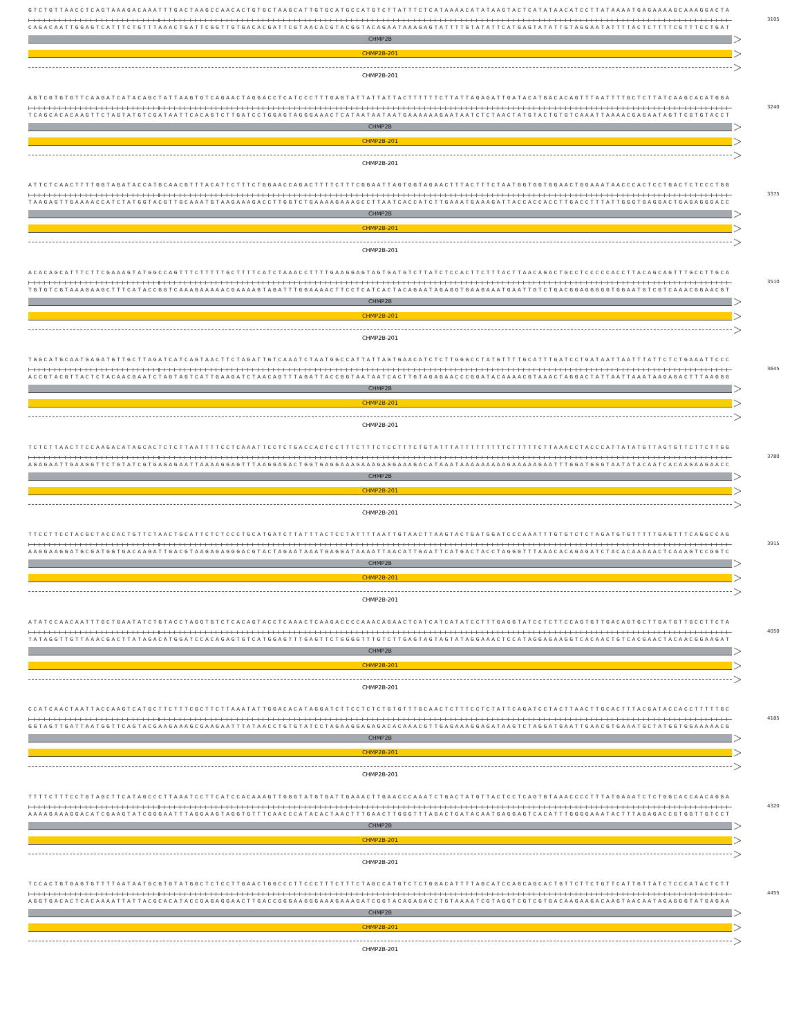GTCTGTTAACCTCAGTAAAGACAAATTTGACTAAGCCAACACTGTGCTAAGCATTGTGCATGCCATGTCTTATTTCTCATAAAACATATAAGTACTCATATAACATCCTTATAAAATGAGAAAAGCAAAGGACTA
3105
CAGACAATTGGAGTCATTTCTGTTTAAACTGATTCGGTTGTGACACGATTCGTAACACGTACGGTACAGAATAAAGAGTATTTTGTATATTCATGAGTATATTGTAGGAATATTTTACTCTTTTCGTTTCCTGAT
CHMP2B
CHMP2B-201
CHMP2B-201
AGTCGTGTGTTCAAGATCATACAGCTATTAAGTGTCAGAACTAGGACCTCATCCCTTTGAGTATTATTATTACTTTTTTCTTATTAGAGATTGATACATGACACAGTTTAATTTTGCTCTTATCAAGCACATGGA
3240
TCAGCACACAAGTTCTAGTATGTCGATAATTCACAGTCTTGATCCTGGAGTAGGGAAACTCATAATAATAATGAAAAAAGAATAATCTCTAACTATGTACTGTGTCAAATTAAAACGAGAATAGTTCGTGTACCT
CHMP2B
CHMP2B-201
CHMP2B-201
ATTCTCAACTTTTGGTAGATACCATGCAACGTTTACATTCTTTCTGGAACCAGACTTTTCTTTCGGAATTAGTGGTAGAACTTTACTTTCTAATGGTGGTGGAACTGGAAATAACCCACTCCTGACTCTCCCTGG
3375
TAAGAGTTGAAAACCATCTATGGTACGTTGCAAATGTAAGAAAGACCTTGGTCTGAAAAGAAAGCCTTAATCACCATCTTGAAATGAAAGATTACCACCACCTTGACCTTTATTGGGTGAGGACTGAGAGGGACC
CHMP2B
CHMP2B-201
CHMP2B-201
ACACAGCATTTCTTCGAAAGTATGGCCAGTTTCTTTTTGCTTTTCATCTAAACCTTTTGAAGGAGTAGTGATGTCTTATCTCCACTTCTTTACTTAACAGACTGCCTCCCCCACCTTACAGCAGTTTGCCTTGCA
3510
TGTGTCGTAAAGAAGCTTTCATACCGGTCAAAGAAAAACGAAAAGTAGATTTGGAAAACTTCCTCATCACTACAGAATAGAGGTGAAGAAATGAATTGTCTGACGGAGGGGGTGGAATGTCGTCAAACGGAACGT
CHMP2B
CHMP2B-201
CHMP2B-201
TGGCATGCAATGAGATGTTGCTTAGATCATCAGTAACTTCTAGATTGTCAAATCTAATGGCCATTATTAGTGAACATCTCTTGGGCCTATGTTTTGCATTTGATCCTGATAATTAATTTATTCTCTGAAATTCCC
3645
ACCGTACGTTACTCTACAACGAATCTAGTAGTCATTGAAGATCTAACAGTTTAGATTACCGGTAATAATCACTTGTAGAGAACCCGGATACAAAACGTAAACTAGGACTATTAATTAAATAAGAGACTTTAAGGG
CHMP2B
CHMP2B-201
CHMP2B-201
TCTCTTAACTTCCAAGACATAGCACTCTCTTAATTTTCCTCAAATTCCTCTGACCACTCCTTTCTTTCTCCTTTCTGTATTTATTTTTTTTTCTTTTTCTTAAACCTACCCATTATATGTTAGTGTTCTTCTTGG
3780
AGAGAATTGAAGGTTCTGTATCGTGAGAGAATTAAAAGGAGTTTAAGGAGACTGGTGAGGAAAGAAAGAGGAAAGACATAAATAAAAAAAAAGAAAAAGAATTTGGATGGGTAATATACAATCACAAGAAGAACC
CHMP2B
CHMP2B-201
CHMP2B-201
TTCCTTCCTACGCTACCACTGTTCTAACTGCATTCTCTCCCTGCATGATCTTATTTACTCCTATTTTAATTGTAACTTAAGTACTGATGGATCCCAAATTTGTGTCTCTAGATGTGTTTTTGAGTTTCAGGCCAG
3915
AAGGAAGGATGCGATGGTGACAAGATTGACGTAAGAGAGGGACGTACTAGAATAAATGAGGATAAAATTAACATTGAATTCATGACTACCTAGGGTTTAAACACAGAGATCTACACAAAAACTCAAAGTCCGGTC
CHMP2B
CHMP2B-201
CHMP2B-201
ATATCCAACAATTTGCTGAATATCTGTACCTAGGTGTCTCACAGTACCTCAAACTCAAGACCCCAAACAGAACTCATCATCATATCCTTTGAGGTATCCTCTTCCAGTGTTGACAGTGCTTGATGTTGCCTTCTA
4050
TATAGGTTGTTAAACGACTTATAGACATGGATCCACAGAGTGTCATGGAGTTTGAGTTCTGGGGTTTGTCTTGAGTAGTAGTATAGGAAACTCCATAGGAGAAGGTCACAACTGTCACGAACTACAACGGAAGAT
CHMP2B
CHMP2B-201
CHMP2B-201
CCATCAACTAATTACCAAGTCATGCTTCTTTCGCTTCTTAAATATTGGACACATAGGATCTTCCTCTCTGTGTTTGCAACTCTTTCCTCTATTCAGATCCTACTTAACTTGCACTTTACGATACCACCTTTTTGC
4185
GGTAGTTGATTAATGGTTCAGTACGAAGAAAGCGAAGAATTTATAACCTGTGTATCCTAGAAGGAGAGACACAAACGTTGAGAAAGGAGATAAGTCTAGGATGAATTGAACGTGAAATGCTATGGTGGAAAAACG
CHMP2B
CHMP2B-201
CHMP2B-201
TTTTCTTTCCTGTAGCTTCATAGCCCTTAAATCCTTCATCCACAAAGTTGGGTATGTGATTGAAACTTGAACCCAAATCTGACTATGTTACTCCTCAGTGTAAACCCCTTTATGAAATCTCTGGCACCAACAGGA
4320
AAAAGAAAGGACATCGAAGTATCGGGAATTTAGGAAGTAGGTGTTTCAACCCATACACTAACTTTGAACTTGGGTTTAGACTGATACAATGAGGAGTCACATTTGGGGAAATACTTTAGAGACCGTGGTTGTCCT
CHMP2B
CHMP2B-201
CHMP2B-201
TCCACTGTGAGTGTTTTAATAATGCGTGTATGGCTCTCCTTGAACTGGCCCTTCCCTTTCTTTCTAGCCATGTCTCTGGACATTTTAGCATCCAGCAGCACTGTTCTTCTGTTCATTGTTATCTCCCATACTCTT
4455
AGGTGACACTCACAAAATTATTACGCACATACCGAGAGGAACTTGACCGGGAAGGGAAAGAAAGATCGGTACAGAGACCTGTAAAATCGTAGGTCGTCGTGACAAGAAGACAAGTAACAATAGAGGGTATGAGAA
CHMP2B
CHMP2B-201
CHMP2B-201